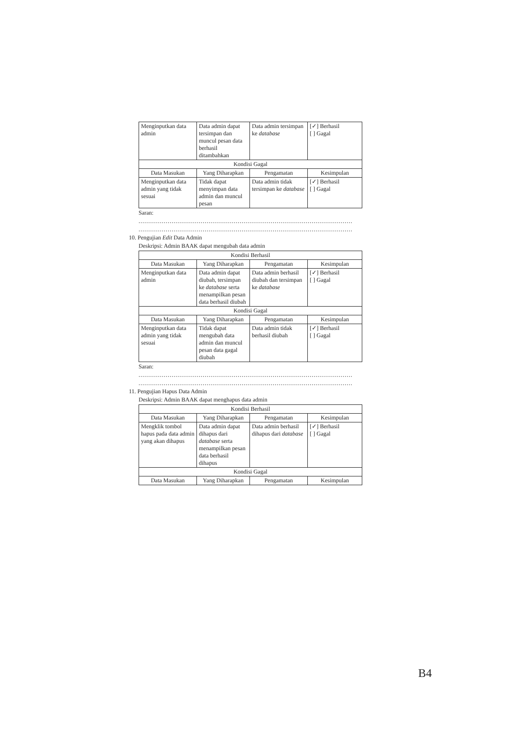| Menginputkan data admin | Data admin dapat tersimpan dan muncul pesan data berhasil ditambahkan | Data admin tersimpan ke database | [✓] Berhasil [ ] Gagal |
| Kondisi Gagal | | | |
| Data Masukan | Yang Diharapkan | Pengamatan | Kesimpulan |
| Menginputkan data admin yang tidak sesuai | Tidak dapat menyimpan data admin dan muncul pesan | Data admin tidak tersimpan ke database | [✓] Berhasil [ ] Gagal |
Saran:
..............................................................................................................
..............................................................................................................
10. Pengujian Edit Data Admin
Deskripsi: Admin BAAK dapat mengubah data admin
| Kondisi Berhasil | | | |
| --- | --- | --- | --- |
| Data Masukan | Yang Diharapkan | Pengamatan | Kesimpulan |
| Menginputkan data admin | Data admin dapat diubah, tersimpan ke database serta menampilkan pesan data berhasil diubah | Data admin berhasil diubah dan tersimpan ke database | [✓] Berhasil [ ] Gagal |
| Kondisi Gagal | | | |
| Data Masukan | Yang Diharapkan | Pengamatan | Kesimpulan |
| Menginputkan data admin yang tidak sesuai | Tidak dapat mengubah data admin dan muncul pesan data gagal diubah | Data admin tidak berhasil diubah | [✓] Berhasil [ ] Gagal |
Saran:
..............................................................................................................
..............................................................................................................
11. Pengujian Hapus Data Admin
Deskripsi: Admin BAAK dapat menghapus data admin
| Kondisi Berhasil | | | |
| --- | --- | --- | --- |
| Data Masukan | Yang Diharapkan | Pengamatan | Kesimpulan |
| Mengklik tombol hapus pada data admin yang akan dihapus | Data admin dapat dihapus dari database serta menampilkan pesan data berhasil dihapus | Data admin berhasil dihapus dari database | [✓] Berhasil [ ] Gagal |
| Kondisi Gagal | | | |
| Data Masukan | Yang Diharapkan | Pengamatan | Kesimpulan |
B4